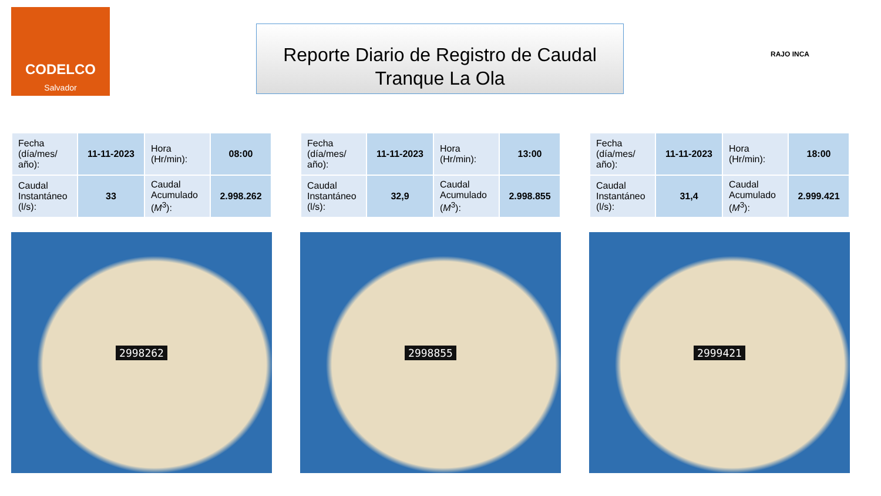CODELCO
Salvador
Reporte Diario de Registro de Caudal
Tranque La Ola
RAJO INCA
| Fecha (día/mes/ año): | 11-11-2023 | Hora (Hr/min): | 08:00 |
| Caudal Instantáneo (l/s): | 33 | Caudal Acumulado ( M<sup>3</sup>): | 2.998.262 |
2998262
| Fecha (día/mes/ año): | 11-11-2023 | Hora (Hr/min): | 13:00 |
| Caudal Instantáneo (l/s): | 32,9 | Caudal Acumulado ( M<sup>3</sup>): | 2.998.855 |
2998855
| Fecha (día/mes/ año): | 11-11-2023 | Hora (Hr/min): | 18:00 |
| Caudal Instantáneo (l/s): | 31,4 | Caudal Acumulado ( M<sup>3</sup>): | 2.999.421 |
2999421